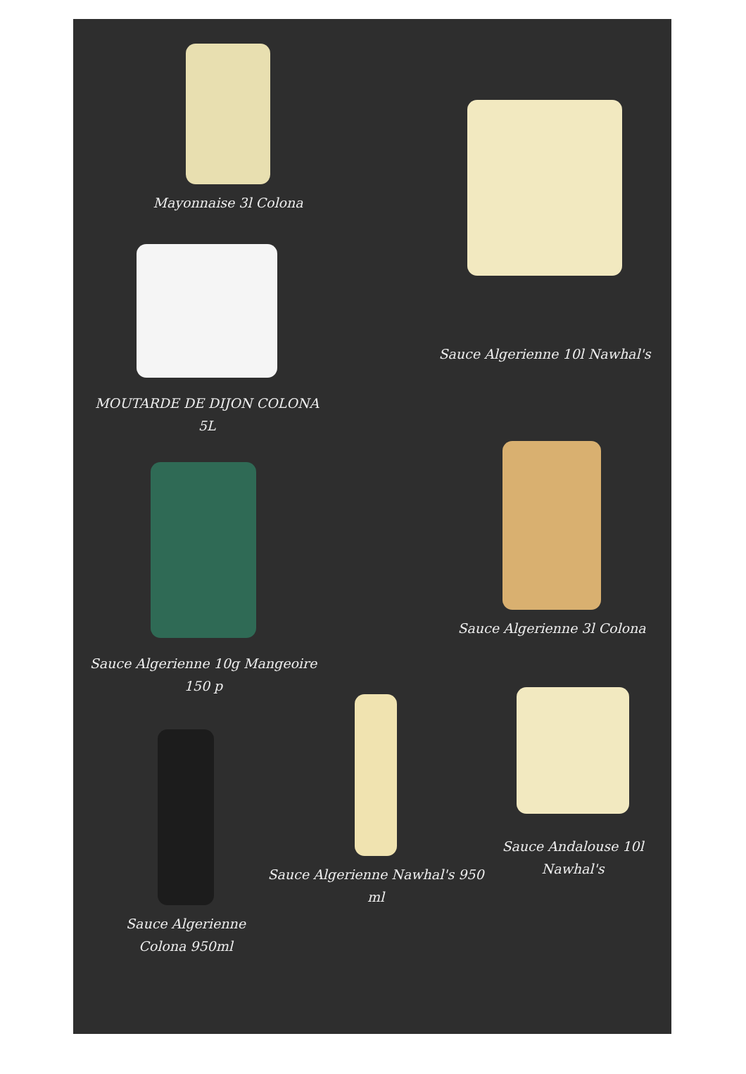Mayonnaise 3l Colona
Sauce Algerienne 10l Nawhal's
MOUTARDE DE DIJON COLONA
5L
Sauce Algerienne 3l Colona
Sauce Algerienne 10g Mangeoire
150 p
Sauce Andalouse 10l
Nawhal's
Sauce Algerienne Nawhal's 950
ml
Sauce Algerienne
Colona 950ml